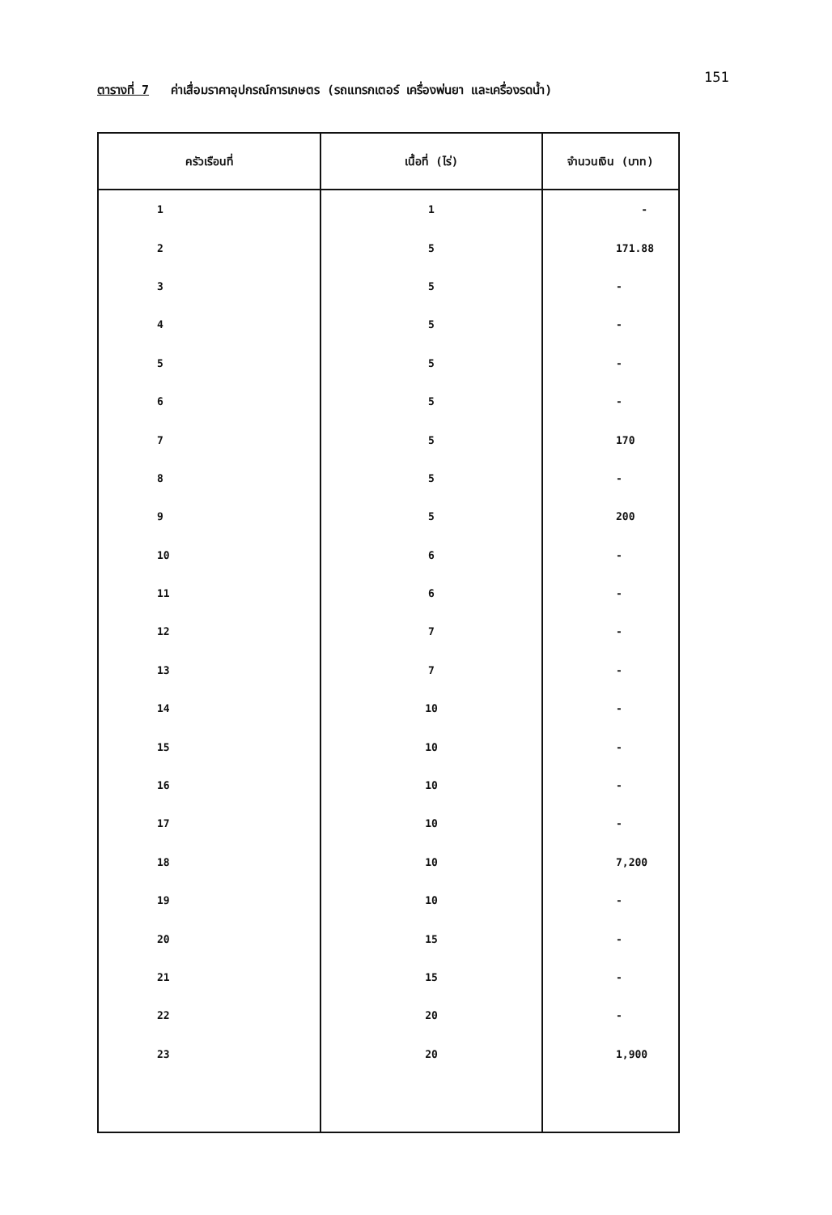151
ตารางที่ 7 ค่าเสื่อมราคาอุปกรณ์การเกษตร (รถแทรกเตอร์ เครื่องพ่นยา และเครื่องรดน้ำ)
| ครัวเรือนที่ | เนื้อที่ (ไร่) | จำนวนเงิน (บาท) |
| --- | --- | --- |
| 1 | 1 | - |
| 2 | 5 | 171.88 |
| 3 | 5 | - |
| 4 | 5 | - |
| 5 | 5 | - |
| 6 | 5 | - |
| 7 | 5 | 170 |
| 8 | 5 | - |
| 9 | 5 | 200 |
| 10 | 6 | - |
| 11 | 6 | - |
| 12 | 7 | - |
| 13 | 7 | - |
| 14 | 10 | - |
| 15 | 10 | - |
| 16 | 10 | - |
| 17 | 10 | - |
| 18 | 10 | 7,200 |
| 19 | 10 | - |
| 20 | 15 | - |
| 21 | 15 | - |
| 22 | 20 | - |
| 23 | 20 | 1,900 |